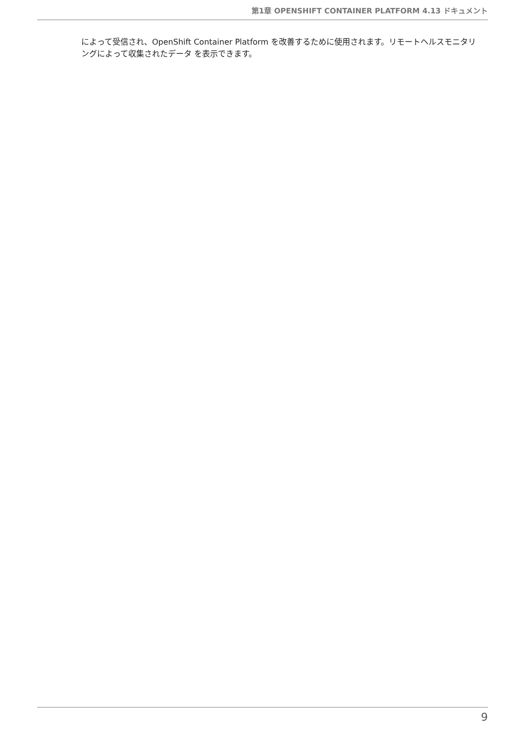第1章 OPENSHIFT CONTAINER PLATFORM 4.13 ドキュメント
によって受信され、OpenShift Container Platform を改善するために使用されます。リモートヘルスモニタリングによって収集されたデータ を表示できます。
9